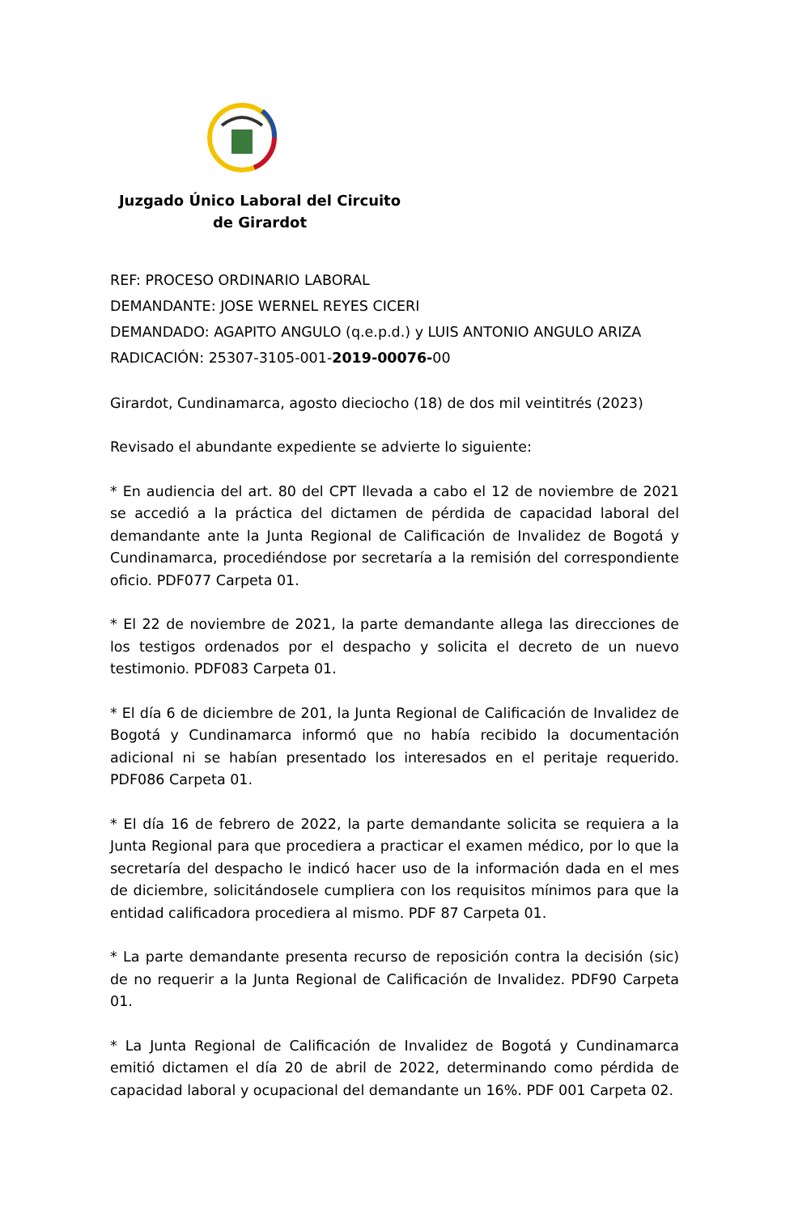Juzgado Único Laboral del Circuito de Girardot
REF: PROCESO ORDINARIO LABORAL
DEMANDANTE: JOSE WERNEL REYES CICERI
DEMANDADO: AGAPITO ANGULO (q.e.p.d.) y LUIS ANTONIO ANGULO ARIZA
RADICACIÓN: 25307-3105-001-2019-00076-00
Girardot, Cundinamarca, agosto dieciocho (18) de dos mil veintitrés (2023)
Revisado el abundante expediente se advierte lo siguiente:
* En audiencia del art. 80 del CPT llevada a cabo el 12 de noviembre de 2021 se accedió a la práctica del dictamen de pérdida de capacidad laboral del demandante ante la Junta Regional de Calificación de Invalidez de Bogotá y Cundinamarca, procediéndose por secretaría a la remisión del correspondiente oficio. PDF077 Carpeta 01.
* El 22 de noviembre de 2021, la parte demandante allega las direcciones de los testigos ordenados por el despacho y solicita el decreto de un nuevo testimonio. PDF083 Carpeta 01.
* El día 6 de diciembre de 201, la Junta Regional de Calificación de Invalidez de Bogotá y Cundinamarca informó que no había recibido la documentación adicional ni se habían presentado los interesados en el peritaje requerido. PDF086 Carpeta 01.
* El día 16 de febrero de 2022, la parte demandante solicita se requiera a la Junta Regional para que procediera a practicar el examen médico, por lo que la secretaría del despacho le indicó hacer uso de la información dada en el mes de diciembre, solicitándosele cumpliera con los requisitos mínimos para que la entidad calificadora procediera al mismo. PDF 87 Carpeta 01.
* La parte demandante presenta recurso de reposición contra la decisión (sic) de no requerir a la Junta Regional de Calificación de Invalidez. PDF90 Carpeta 01.
* La Junta Regional de Calificación de Invalidez de Bogotá y Cundinamarca emitió dictamen el día 20 de abril de 2022, determinando como pérdida de capacidad laboral y ocupacional del demandante un 16%. PDF 001 Carpeta 02.